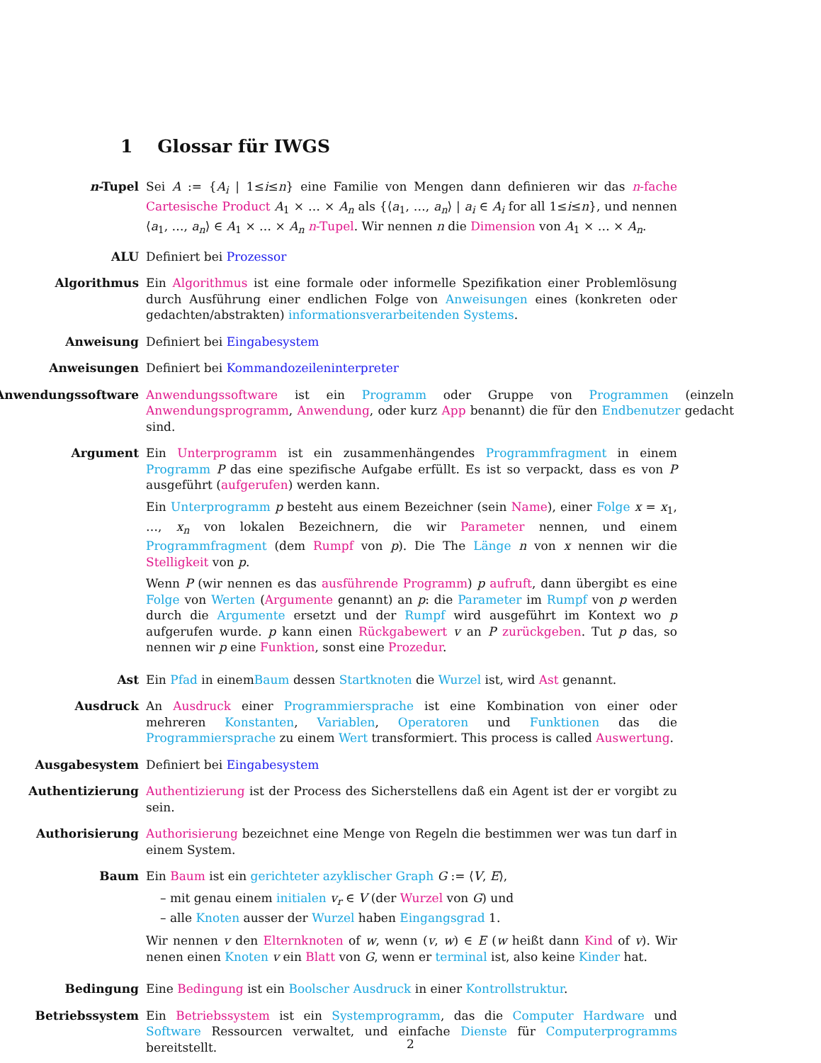1 Glossar für IWGS
n-Tupel Sei A := {A<sub>i</sub> | 1≤i≤n} eine Familie von Mengen dann definieren wir das n-fache Cartesische Product A<sub>1</sub> × … × A<sub>n</sub> als {⟨a<sub>1</sub>, …, a<sub>n</sub>⟩ | a<sub>i</sub> ∈ A<sub>i</sub> for all 1≤i≤n}, und nennen ⟨a<sub>1</sub>, …, a<sub>n</sub>⟩ ∈ A<sub>1</sub> × … × A<sub>n</sub> n-Tupel. Wir nennen n die Dimension von A<sub>1</sub> × … × A<sub>n</sub>.
ALU Definiert bei Prozessor
Algorithmus Ein Algorithmus ist eine formale oder informelle Spezifikation einer Problemlösung durch Ausführung einer endlichen Folge von Anweisungen eines (konkreten oder gedachten/abstrakten) informationsverarbeitenden Systems.
Anweisung Definiert bei Eingabesystem
Anweisungen Definiert bei Kommandozeileninterpreter
Anwendungssoftware Anwendungssoftware ist ein Programm oder Gruppe von Programmen (einzeln Anwendungsprogramm, Anwendung, oder kurz App benannt) die für den Endbenutzer gedacht sind.
Argument Ein Unterprogramm ist ein zusammenhängendes Programmfragment in einem Programm P das eine spezifische Aufgabe erfüllt. Es ist so verpackt, dass es von P ausgeführt (aufgerufen) werden kann.
Ein Unterprogramm p besteht aus einem Bezeichner (sein Name), einer Folge x = x<sub>1</sub>, …, x<sub>n</sub> von lokalen Bezeichnern, die wir Parameter nennen, und einem Programmfragment (dem Rumpf von p). Die The Länge n von x nennen wir die Stelligkeit von p.
Wenn P (wir nennen es das ausführende Programm) p aufruft, dann übergibt es eine Folge von Werten (Argumente genannt) an p: die Parameter im Rumpf von p werden durch die Argumente ersetzt und der Rumpf wird ausgeführt im Kontext wo p aufgerufen wurde. p kann einen Rückgabewert v an P zurückgeben. Tut p das, so nennen wir p eine Funktion, sonst eine Prozedur.
Ast Ein Pfad in einemBaum dessen Startknoten die Wurzel ist, wird Ast genannt.
Ausdruck An Ausdruck einer Programmiersprache ist eine Kombination von einer oder mehreren Konstanten, Variablen, Operatoren und Funktionen das die Programmiersprache zu einem Wert transformiert. This process is called Auswertung.
Ausgabesystem Definiert bei Eingabesystem
Authentizierung Authentizierung ist der Process des Sicherstellens daß ein Agent ist der er vorgibt zu sein.
Authorisierung Authorisierung bezeichnet eine Menge von Regeln die bestimmen wer was tun darf in einem System.
Baum Ein Baum ist ein gerichteter azyklischer Graph G := ⟨V, E⟩,
– mit genau einem initialen v<sub>r</sub> ∈ V (der Wurzel von G) und
– alle Knoten ausser der Wurzel haben Eingangsgrad 1.
Wir nennen v den Elternknoten of w, wenn (v, w) ∈ E (w heißt dann Kind of v). Wir nenen einen Knoten v ein Blatt von G, wenn er terminal ist, also keine Kinder hat.
Bedingung Eine Bedingung ist ein Boolscher Ausdruck in einer Kontrollstruktur.
Betriebssystem Ein Betriebssystem ist ein Systemprogramm, das die Computer Hardware und Software Ressourcen verwaltet, und einfache Dienste für Computerprogramms bereitstellt.
2